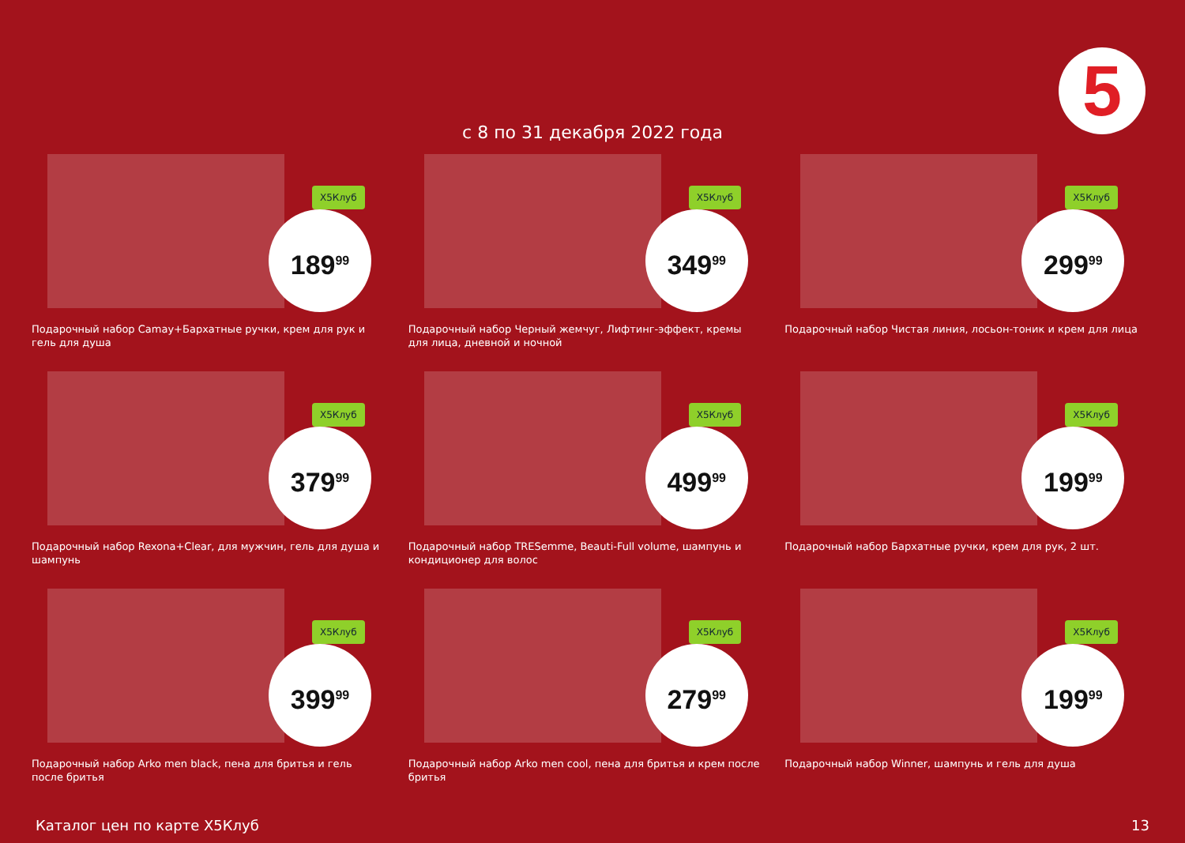5
с 8 по 31 декабря 2022 года
X5Клуб
189<sup>99</sup>
Подарочный набор Camay+Бархатные ручки, крем для рук и гель для душа
X5Клуб
349<sup>99</sup>
Подарочный набор Черный жемчуг, Лифтинг-эффект, кремы для лица, дневной и ночной
X5Клуб
299<sup>99</sup>
Подарочный набор Чистая линия, лосьон-тоник и крем для лица
X5Клуб
379<sup>99</sup>
Подарочный набор Rexona+Clear, для мужчин, гель для душа и шампунь
X5Клуб
499<sup>99</sup>
Подарочный набор TRESemme, Beauti-Full volume, шампунь и кондиционер для волос
X5Клуб
199<sup>99</sup>
Подарочный набор Бархатные ручки, крем для рук, 2 шт.
X5Клуб
399<sup>99</sup>
Подарочный набор Arko men black, пена для бритья и гель после бритья
X5Клуб
279<sup>99</sup>
Подарочный набор Arko men cool, пена для бритья и крем после бритья
X5Клуб
199<sup>99</sup>
Подарочный набор Winner, шампунь и гель для душа
Каталог цен по карте X5Клуб 13